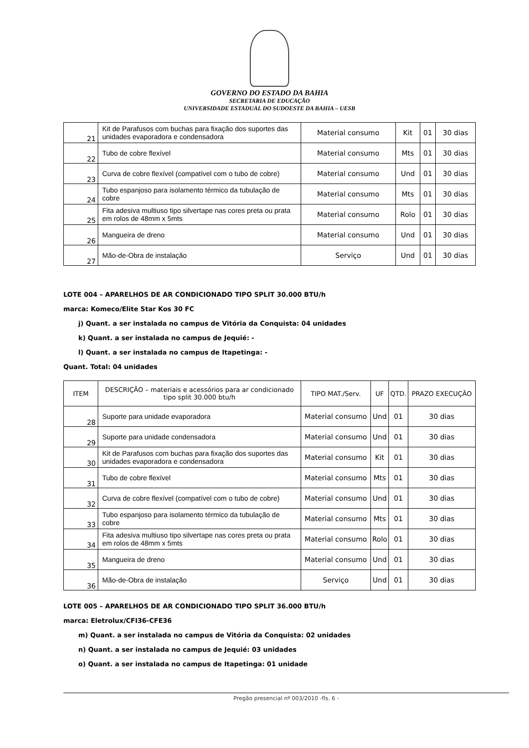GOVERNO DO ESTADO DA BAHIA
SECRETARIA DE EDUCAÇÃO
UNIVERSIDADE ESTADUAL DO SUDOESTE DA BAHIA – UESB
| 21 | Kit de Parafusos com buchas para fixação dos suportes das unidades evaporadora e condensadora | Material consumo | Kit | 01 | 30 dias |
| 22 | Tubo de cobre flexível | Material consumo | Mts | 01 | 30 dias |
| 23 | Curva de cobre flexível (compatível com o tubo de cobre) | Material consumo | Und | 01 | 30 dias |
| 24 | Tubo espanjoso para isolamento térmico da tubulação de cobre | Material consumo | Mts | 01 | 30 dias |
| 25 | Fita adesiva multiuso tipo silvertape nas cores preta ou prata em rolos de 48mm x 5mts | Material consumo | Rolo | 01 | 30 dias |
| 26 | Mangueira de dreno | Material consumo | Und | 01 | 30 dias |
| 27 | Mão-de-Obra de instalação | Serviço | Und | 01 | 30 dias |
LOTE 004 – APARELHOS DE AR CONDICIONADO TIPO SPLIT 30.000 BTU/h
marca: Komeco/Elite Star Kos 30 FC
j) Quant. a ser instalada no campus de Vitória da Conquista: 04 unidades
k) Quant. a ser instalada no campus de Jequié: -
l) Quant. a ser instalada no campus de Itapetinga: -
Quant. Total: 04 unidades
| ITEM | DESCRIÇÃO – materiais e acessórios para ar condicionado tipo split 30.000 btu/h | TIPO MAT./Serv. | UF | QTD. | PRAZO EXECUÇÃO |
| --- | --- | --- | --- | --- | --- |
| 28 | Suporte para unidade evaporadora | Material consumo | Und | 01 | 30 dias |
| 29 | Suporte para unidade condensadora | Material consumo | Und | 01 | 30 dias |
| 30 | Kit de Parafusos com buchas para fixação dos suportes das unidades evaporadora e condensadora | Material consumo | Kit | 01 | 30 dias |
| 31 | Tubo de cobre flexível | Material consumo | Mts | 01 | 30 dias |
| 32 | Curva de cobre flexível (compatível com o tubo de cobre) | Material consumo | Und | 01 | 30 dias |
| 33 | Tubo espanjoso para isolamento térmico da tubulação de cobre | Material consumo | Mts | 01 | 30 dias |
| 34 | Fita adesiva multiuso tipo silvertape nas cores preta ou prata em rolos de 48mm x 5mts | Material consumo | Rolo | 01 | 30 dias |
| 35 | Mangueira de dreno | Material consumo | Und | 01 | 30 dias |
| 36 | Mão-de-Obra de instalação | Serviço | Und | 01 | 30 dias |
LOTE 005 – APARELHOS DE AR CONDICIONADO TIPO SPLIT 36.000 BTU/h
marca: Eletrolux/CFI36-CFE36
m) Quant. a ser instalada no campus de Vitória da Conquista: 02 unidades
n) Quant. a ser instalada no campus de Jequié: 03 unidades
o) Quant. a ser instalada no campus de Itapetinga: 01 unidade
Pregão presencial nº 003/2010 -fls. 6 -